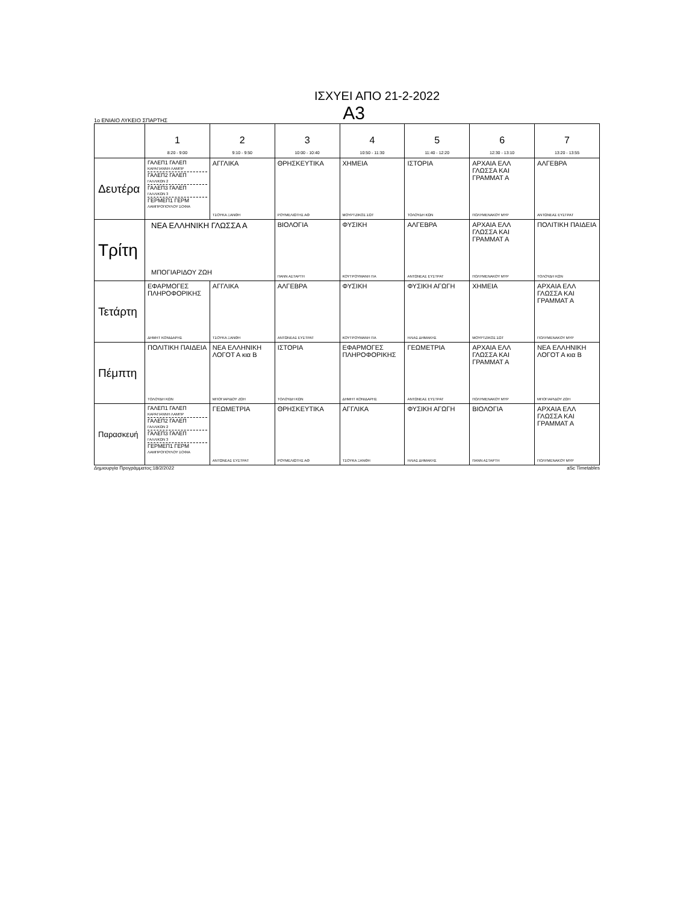ΙΣΧΥΕΙ ΑΠΟ 21-2-2022
1ο ΕΝΙΑΙΟ ΛΥΚΕΙΟ ΣΠΑΡΤΗΣ Α3
| | 1 8:20 - 9:00 | 2 9:10 - 9:50 | 3 10:00 - 10:40 | 4 10:50 - 11:30 | 5 11:40 - 12:20 | 6 12:30 - 13:10 | 7 13:20 - 13:55 |
| --- | --- | --- | --- | --- | --- | --- | --- |
| Δευτέρα | ΓΑΛΕΠ1 ΓΑΛΕΠ ΚΑΡΑΓΙΑΝΝΗ ΛΑΜΠΡ ΓΑΛΕΠ2 ΓΑΛΕΠ ΓΑΛΛΙΚΩΝ 2 ΓΑΛΕΠ3 ΓΑΛΕΠ ΓΑΛΛΙΚΩΝ 3 ΓΕΡΜΕΠ1 ΓΕΡΜ ΛΑΜΠΡΟΠΟΥΛΟΥ ΣΟΦΙΑ | ΑΓΓΛΙΚΑ ΤΣΟΥΚΑ ΞΑΝΘΗ | ΘΡΗΣΚΕΥΤΙΚΑ ΡΟΥΜΕΛΙΩΤΗΣ ΑΘ | ΧΗΜΕΙΑ ΜΟΥΡΤΖΙΚΟΣ ΣΩΤ | ΙΣΤΟΡΙΑ ΤΟΛΟΥΔΗ ΚΩΝ | ΑΡΧΑΙΑ ΕΛΛ ΓΛΩΣΣΑ ΚΑΙ ΓΡΑΜΜΑΤ Α ΠΟΛΥΜΕΝΑΚΟΥ ΜΥΡ | ΑΛΓΕΒΡΑ ΑΝΤΩΝΕΑΣ ΕΥΣΤΡΑΤ |
| Τρίτη | ΝΕΑ ΕΛΛΗΝΙΚΗ ΓΛΩΣΣΑ Α ΜΠΟΓΙΑΡΙΔΟΥ ΖΩΗ | | ΒΙΟΛΟΓΙΑ ΠΑΝΝ ΑΣΤΑΡΤΗ | ΦΥΣΙΚΗ ΚΟΥΤΡΟΥΜΑΝΗ ΠΑ | ΑΛΓΕΒΡΑ ΑΝΤΩΝΕΑΣ ΕΥΣΤΡΑΤ | ΑΡΧΑΙΑ ΕΛΛ ΓΛΩΣΣΑ ΚΑΙ ΓΡΑΜΜΑΤ Α ΠΟΛΥΜΕΝΑΚΟΥ ΜΥΡ | ΠΟΛΙΤΙΚΗ ΠΑΙΔΕΙΑ ΤΟΛΟΥΔΗ ΚΩΝ |
| Τετάρτη | ΕΦΑΡΜΟΓΕΣ ΠΛΗΡΟΦΟΡΙΚΗΣ ΔΗΜΗΤ ΚΟΝΙΔΑΡΗΣ | ΑΓΓΛΙΚΑ ΤΣΟΥΚΑ ΞΑΝΘΗ | ΑΛΓΕΒΡΑ ΑΝΤΩΝΕΑΣ ΕΥΣΤΡΑΤ | ΦΥΣΙΚΗ ΚΟΥΤΡΟΥΜΑΝΗ ΠΑ | ΦΥΣΙΚΗ ΑΓΩΓΗ ΗΛΙΑΣ ΔΗΜΑΚΗΣ | ΧΗΜΕΙΑ ΜΟΥΡΤΖΙΚΟΣ ΣΩΤ | ΑΡΧΑΙΑ ΕΛΛ ΓΛΩΣΣΑ ΚΑΙ ΓΡΑΜΜΑΤ Α ΠΟΛΥΜΕΝΑΚΟΥ ΜΥΡ |
| Πέμπτη | ΠΟΛΙΤΙΚΗ ΠΑΙΔΕΙΑ ΤΟΛΟΥΔΗ ΚΩΝ | ΝΕΑ ΕΛΛΗΝΙΚΗ ΛΟΓΟΤ Α κια Β ΜΠΟΓΙΑΡΙΔΟΥ ΖΩΗ | ΙΣΤΟΡΙΑ ΤΟΛΟΥΔΗ ΚΩΝ | ΕΦΑΡΜΟΓΕΣ ΠΛΗΡΟΦΟΡΙΚΗΣ ΔΗΜΗΤ ΚΟΝΙΔΑΡΗΣ | ΓΕΩΜΕΤΡΙΑ ΑΝΤΩΝΕΑΣ ΕΥΣΤΡΑΤ | ΑΡΧΑΙΑ ΕΛΛ ΓΛΩΣΣΑ ΚΑΙ ΓΡΑΜΜΑΤ Α ΠΟΛΥΜΕΝΑΚΟΥ ΜΥΡ | ΝΕΑ ΕΛΛΗΝΙΚΗ ΛΟΓΟΤ Α κια Β ΜΠΟΓΙΑΡΙΔΟΥ ΖΩΗ |
| Παρασκευή | ΓΑΛΕΠ1 ΓΑΛΕΠ ΚΑΡΑΓΙΑΝΝΗ ΛΑΜΠΡ ΓΑΛΕΠ2 ΓΑΛΕΠ ΓΑΛΛΙΚΩΝ 2 ΓΑΛΕΠ3 ΓΑΛΕΠ ΓΑΛΛΙΚΩΝ 3 ΓΕΡΜΕΠ1 ΓΕΡΜ ΛΑΜΠΡΟΠΟΥΛΟΥ ΣΟΦΙΑ | ΓΕΩΜΕΤΡΙΑ ΑΝΤΩΝΕΑΣ ΕΥΣΤΡΑΤ | ΘΡΗΣΚΕΥΤΙΚΑ ΡΟΥΜΕΛΙΩΤΗΣ ΑΘ | ΑΓΓΛΙΚΑ ΤΣΟΥΚΑ ΞΑΝΘΗ | ΦΥΣΙΚΗ ΑΓΩΓΗ ΗΛΙΑΣ ΔΗΜΑΚΗΣ | ΒΙΟΛΟΓΙΑ ΠΑΝΝ ΑΣΤΑΡΤΗ | ΑΡΧΑΙΑ ΕΛΛ ΓΛΩΣΣΑ ΚΑΙ ΓΡΑΜΜΑΤ Α ΠΟΛΥΜΕΝΑΚΟΥ ΜΥΡ |
Δημιουργία Προγράμματος:18/2/2022 aSc Timetables